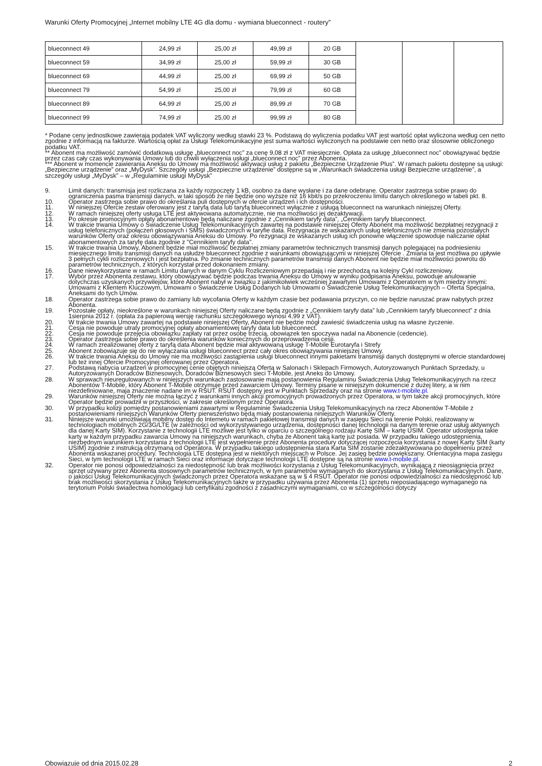Warunki Oferty Promocyjnej „Internet mobilny LTE 4G dla domu - wymiana blueconnect - routery”
| blueconnect 49 | 24,99 zł | 25,00 zł | 49,99 zł | 20 GB | | | |
| blueconnect 59 | 34,99 zł | 25,00 zł | 59,99 zł | 30 GB | | | |
| blueconnect 69 | 44,99 zł | 25,00 zł | 69,99 zł | 50 GB | | | |
| blueconnect 79 | 54,99 zł | 25,00 zł | 79,99 zł | 60 GB | | | |
| blueconnect 89 | 64,99 zł | 25,00 zł | 89,99 zł | 70 GB | | | |
| blueconnect 99 | 74,99 zł | 25,00 zł | 99,99 zł | 80 GB | | | |
* Podane ceny jednostkowe zawierają podatek VAT wyliczony według stawki 23 %. Podstawą do wyliczenia podatku VAT jest wartość opłat wyliczona według cen netto zgodnie z informacją na fakturze. Wartością opłat za Usługi Telekomunikacyjne jest suma wartości wyliczonych na podstawie cen netto oraz stosownie obliczonego podatku VAT.
** Abonent ma możliwość zamówić dodatkową usługę „blueconnect noc” za cenę 9,08 zł z VAT miesięcznie. Opłata za usługę „blueconnect noc” obowiązywać będzie przez czas cały czas wykonywania Umowy lub do chwili wyłączenia usługi „blueconnect noc” przez Abonenta.
*** Abonent w momencie zawierania Aneksu do Umowy ma możliwość aktywacji usług z pakietu „Bezpieczne Urządzenie Plus”. W ramach pakietu dostępne są usługi: „Bezpieczne urządzenie” oraz „MyDysk”. Szczegóły usługi „Bezpieczne urządzenie” dostępne są w „Warunkach świadczenia usługi Bezpieczne urządzenie”, a szczegóły usługi „MyDysk” – w „Regulaminie usługi MyDysk”
9. Limit danych: transmisja jest rozliczana za każdy rozpoczęty 1 kB, osobno za dane wysłane i za dane odebrane. Operator zastrzega sobie prawo do ograniczenia pasma transmisji danych, w taki sposób że nie będzie ono wyższe niż 16 kbit/s po przekroczeniu limitu danych określonego w tabeli pkt. 8.
10. Operator zastrzega sobie prawo do określania puli dostępnych w ofercie urządzeń i ich dostępności.
11. W niniejszej Ofercie zestaw oferowany jest z taryfą data lub taryfą blueconnect wyłącznie z usługą blueconnect na warunkach niniejszej Oferty.
12. W ramach niniejszej oferty usługa LTE jest aktywowana automatycznie, nie ma możliwości jej dezaktywacji.
13. Po okresie promocyjnym opłaty abonamentowe będą naliczane zgodnie z „Cennikiem taryfy data”, „Cennikiem taryfy blueconnect.
14. W trakcie trwania Umowy o Świadczenie Usług Telekomunikacyjnych zawartej na podstawie niniejszej Oferty Abonent ma możliwość bezpłatnej rezygnacji z usług telefonicznych (połączeń głosowych i SMS) świadczonych w taryfie data. Rezygnacja ze wskazanych usług telefonicznych nie zmienia pozostałych warunków Oferty oraz okresu obowiązywania Aneksu do Umowy. Po rezygnacji ze wskazanych usług ich ponowne włączenie spowoduje naliczanie opłat abonamentowych za taryfę data zgodnie z "Cennikiem taryfy data".
15. W trakcie trwania Umowy, Abonent będzie miał możliwość bezpłatnej zmiany parametrów technicznych transmisji danych polegającej na podniesieniu miesięcznego limitu transmisji danych na usłudze blueconnect zgodnie z warunkami obowiązującymi w niniejszej Ofercie . Zmiana ta jest możliwa po upływie 3 pełnych cykli rozliczeniowych i jest bezpłatna. Po zmianie technicznych parametrów transmisji danych Abonent nie będzie miał możliwości powrotu do parametrów technicznych, z których korzystał przed dokonaniem zmiany.
16. Dane niewykorzystane w ramach Limitu danych w danym Cyklu Rozliczeniowym przepadają i nie przechodzą na kolejny Cykl rozliczeniowy.
17. Wybór przez Abonenta zestawu, który obowiązywać będzie podczas trwania Aneksu do Umowy w wyniku podpisania Aneksu, powoduje anulowanie dotychczas uzyskanych przywilejów, które Abonent nabył w związku z jakimikolwiek wcześniej zawartymi Umowami z Operatorem w tym miedzy innymi: Umowami z Klientem Kluczowym, Umowami o Świadczenie Usług Dodanych lub Umowami o Świadczenie Usług Telekomunikacyjnych – Oferta Specjalna, Aneksami do tych Umów.
18. Operator zastrzega sobie prawo do zamiany lub wycofania Oferty w każdym czasie bez podawania przyczyn, co nie będzie naruszać praw nabytych przez Abonenta.
19. Pozostałe opłaty, nieokreślone w warunkach niniejszej Oferty naliczane będą zgodnie z „Cennikiem taryfy data” lub „Cennikiem taryfy blueconnect” z dnia 1sierpnia 2012 r. (opłata za papierową wersję rachunku szczegółowego wynosi 4,99 z VAT).
20. W trakcie trwania Umowy zawartej na podstawie niniejszej Oferty, Abonent nie będzie mógł zawiesić świadczenia usług na własne życzenie.
21. Cesja nie powoduje utraty promocyjnej opłaty abonamentowej taryfy data lub blueconnect.
22. Cesja nie powoduje przejęcia obowiązku zapłaty rat przez osobę trzecią, obowiązek ten spoczywa nadal na Abonencie (cedencie).
23. Operator zastrzega sobie prawo do określenia warunków koniecznych do przeprowadzenia cesji.
24. W ramach zrealizowanej oferty z taryfą data Abonent będzie miał aktywowaną usługę T-Mobile Eurotaryfa i Strefy
25. Abonent zobowiązuje się do nie wyłączania usługi blueconnect przez cały okres obowiązywania niniejszej Umowy.
26. W trakcie trwania Aneksu do Umowy nie ma możliwości zastąpienia usługi blueconnect innymi pakietami transmisji danych dostępnymi w ofercie standardowej lub też innej Ofercie Promocyjnej oferowanej przez Operatora.
27. Podstawą nabycia urządzeń w promocyjnej cenie objętych niniejszą Ofertą w Salonach i Sklepach Firmowych, Autoryzowanych Punktach Sprzedaży, u Autoryzowanych Doradców Biznesowych, Doradców Biznesowych sieci T-Mobile, jest Aneks do Umowy.
28. W sprawach nieuregulowanych w niniejszych warunkach zastosowanie mają postanowienia Regulaminu Świadczenia Usług Telekomunikacyjnych na rzecz Abonentów T-Mobile, który Abonent T-Mobile otrzymuje przed zawarciem Umowy. Terminy pisane w niniejszym dokumencie z dużej litery, a w nim niezdefiniowane, maja znaczenie nadane im w RSUT. RSUT dostępny jest w Punktach Sprzedaży oraz na stronie www.t-mobile.pl.
29. Warunków niniejszej Oferty nie można łączyć z warunkami innych akcji promocyjnych prowadzonych przez Operatora, w tym także akcji promocyjnych, które Operator będzie prowadził w przyszłości, w zakresie określonym przez Operatora.
30. W przypadku kolizji pomiędzy postanowieniami zawartymi w Regulaminie Świadczenia Usług Telekomunikacyjnych na rzecz Abonentów T-Mobile z postanowieniami niniejszych Warunków Oferty pierwszeństwo będą miały postanowienia niniejszych Warunków Oferty.
31. Niniejsze warunki umożliwiają mobilny dostęp do Internetu w ramach pakietowej transmisji danych w zasięgu Sieci na terenie Polski, realizowany w technologiach mobilnych 2G/3G/LTE (w zależności od wykorzystywanego urządzenia, dostępności danej technologii na danym terenie oraz usług aktywnych dla danej Karty SIM). Korzystanie z technologii LTE możliwe jest tylko w oparciu o szczególnego rodzaju Kartę SIM – kartę USIM. Operator udostępnia takie karty w każdym przypadku zawarcia Umowy na niniejszych warunkach, chyba że Abonent taką kartę już posiada. W przypadku takiego udostępnienia, niezbędnym warunkiem korzystania z technologii LTE jest wypełnienie przez Abonenta procedury dotyczącej rozpoczęcia korzystania z nowej Karty SIM (karty USIM) zgodnie z instrukcją otrzymaną od Operatora. W przypadku takiego udostępnienia stara Karta SIM zostanie zdezaktywowana po dopełnieniu przez Abonenta wskazanej procedury. Technologia LTE dostępna jest w niektórych miejscach w Polsce. Jej zasięg będzie powiększany. Orientacyjna mapa zasięgu Sieci, w tym technologii LTE w ramach Sieci oraz informacje dotyczące technologii LTE dostępne są na stronie www.t-mobile.pl.
32. Operator nie ponosi odpowiedzialności za niedostępność lub brak możliwości korzystania z Usług Telekomunikacyjnych, wynikającą z nieosiągnięcia przez sprzęt używany przez Abonenta stosownych parametrów technicznych, w tym parametrów wymaganych do skorzystania z Usług Telekomunikacyjnych. Dane, o jakości Usług Telekomunikacyjnych świadczonych przez Operatora wskazane są w § 4 RSUT. Operator nie ponosi odpowiedzialności za niedostępność lub brak możliwości skorzystania z Usług Telekomunikacyjnych także w przypadku używania przez Abonenta (1) sprzętu nieposiadającego wymaganego na terytorium Polski świadectwa homologacji lub certyfikatu zgodności z zasadniczymi wymaganiami, co w szczególności dotyczy
Obowiązuje od dnia 2015.02.28 2